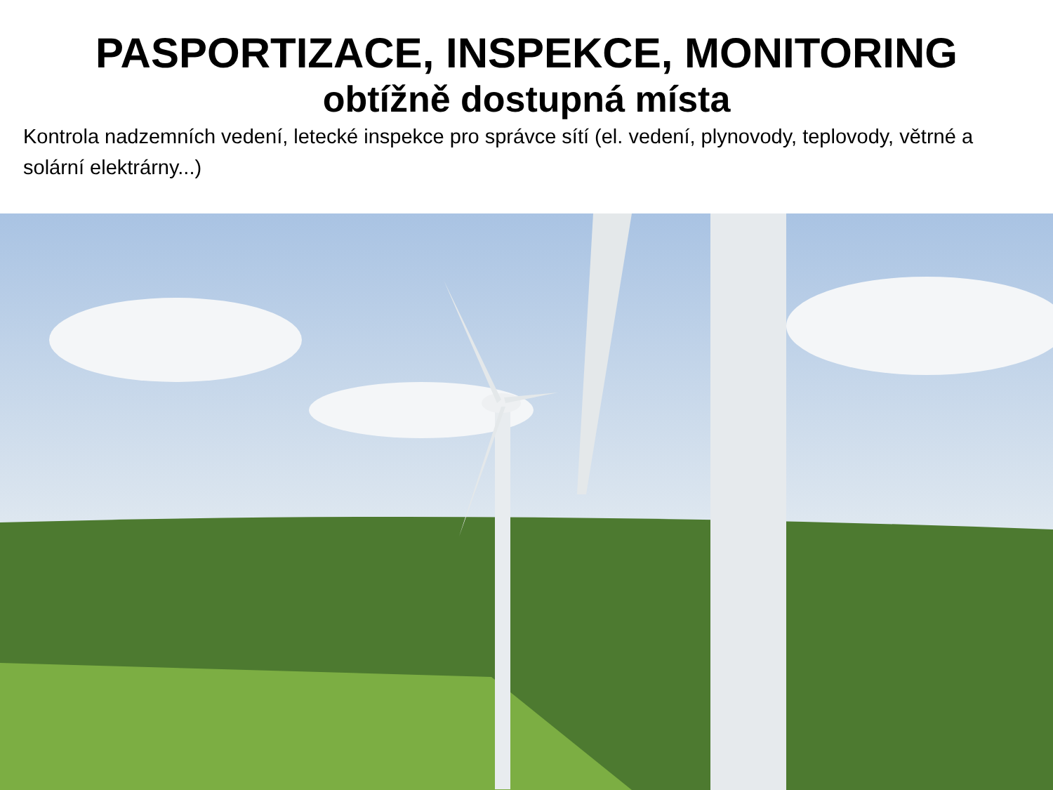PASPORTIZACE, INSPEKCE, MONITORING
obtížně dostupná místa
Kontrola nadzemních vedení, letecké inspekce pro správce sítí (el. vedení, plynovody, teplovody, větrné a solární elektrárny...)